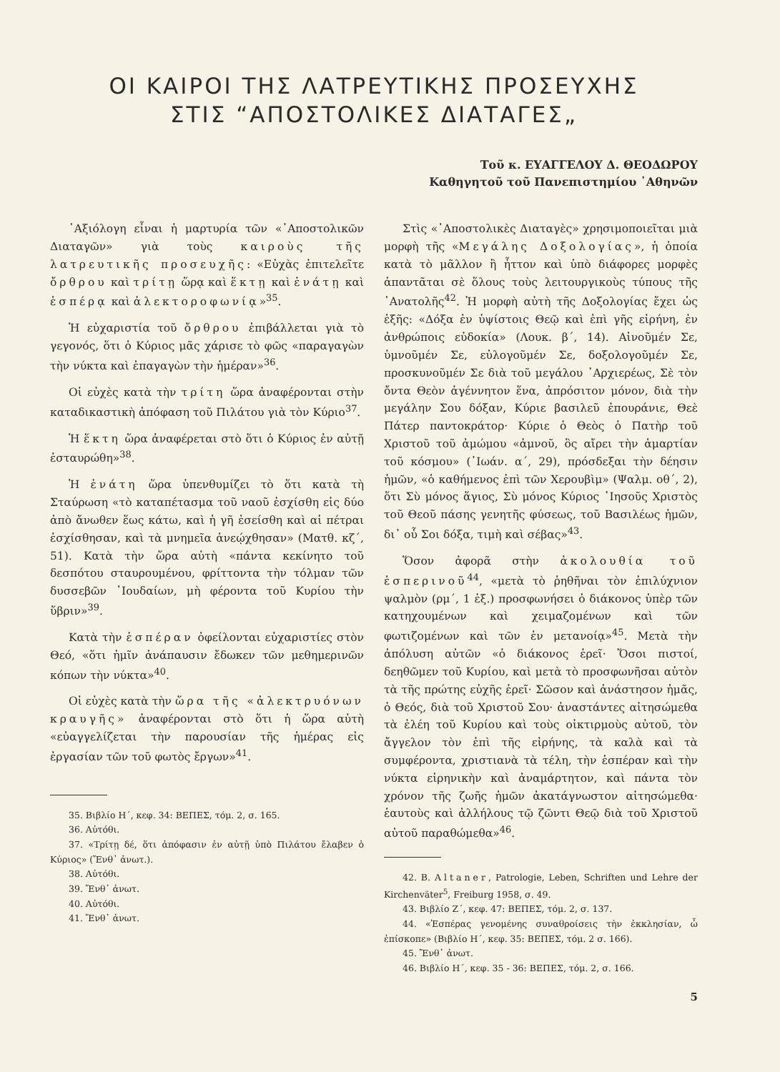ΟΙ ΚΑΙΡΟΙ ΤΗΣ ΛΑΤΡΕΥΤΙΚΗΣ ΠΡΟΣΕΥΧΗΣ
ΣΤΙΣ “ΑΠΟΣΤΟΛΙΚΕΣ ΔΙΑΤΑΓΕΣ„
Τοῦ κ. ΕΥΑΓΓΕΛΟΥ Δ. ΘΕΟΔΩΡΟΥ
Καθηγητοῦ τοῦ Πανεπιστημίου ᾿Αθηνῶν
᾿Αξιόλογη εἶναι ἡ μαρτυρία τῶν «᾿Αποστολικῶν Διαταγῶν» γιὰ τοὺς καιροὺς τῆς λατρευτικῆς προσευχῆς: «Εὐχὰς ἐπιτελεῖτε ὄρθρου καὶ τρίτῃ ὥρᾳ καὶ ἕκτῃ καὶ ἐνάτῃ καὶ ἑσπέρᾳ καὶ ἀλεκτοροφωνίᾳ»<sup>35</sup>.
Ἡ εὐχαριστία τοῦ ὄρθρου ἐπιβάλλεται γιὰ τὸ γεγονός, ὅτι ὁ Κύριος μᾶς χάρισε τὸ φῶς «παραγαγὼν τὴν νύκτα καὶ ἐπαγαγὼν τὴν ἡμέραν»<sup>36</sup>.
Οἱ εὐχὲς κατὰ τὴν τρίτη ὥρα ἀναφέρονται στὴν καταδικαστικὴ ἀπόφαση τοῦ Πιλάτου γιὰ τὸν Κύριο<sup>37</sup>.
Ἡ ἕκτη ὥρα ἀναφέρεται στὸ ὅτι ὁ Κύριος ἐν αὐτῇ ἐσταυρώθη»<sup>38</sup>.
Ἡ ἐνάτη ὥρα ὑπενθυμίζει τὸ ὅτι κατὰ τὴ Σταύρωση «τὸ καταπέτασμα τοῦ ναοῦ ἐσχίσθη εἰς δύο ἀπὸ ἄνωθεν ἕως κάτω, καὶ ἡ γῆ ἐσείσθη καὶ αἱ πέτραι ἐσχίσθησαν, καὶ τὰ μνημεῖα ἀνεῴχθησαν» (Ματθ. κζ΄, 51). Κατὰ τὴν ὥρα αὐτὴ «πάντα κεκίνητο τοῦ δεσπότου σταυρουμένου, φρίττοντα τὴν τόλμαν τῶν δυσσεβῶν ᾿Ιουδαίων, μὴ φέροντα τοῦ Κυρίου τὴν ὕβριν»<sup>39</sup>.
Κατὰ τὴν ἑσπέραν ὀφείλονται εὐχαριστίες στὸν Θεό, «ὅτι ἡμῖν ἀνάπαυσιν ἔδωκεν τῶν μεθημερινῶν κόπων τὴν νύκτα»<sup>40</sup>.
Οἱ εὐχὲς κατὰ τὴν ὥρα τῆς «ἀλεκτρυόνων κραυγῆς» ἀναφέρονται στὸ ὅτι ἡ ὥρα αὐτὴ «εὐαγγελίζεται τὴν παρουσίαν τῆς ἡμέρας εἰς ἐργασίαν τῶν τοῦ φωτὸς ἔργων»<sup>41</sup>.
35. Βιβλίο Η΄, κεφ. 34: ΒΕΠΕΣ, τόμ. 2, σ. 165.
36. Αὐτόθι.
37. «Τρίτῃ δέ, ὅτι ἀπόφασιν ἐν αὐτῇ ὑπὸ Πιλάτου ἔλαβεν ὁ Κύριος» (Ἔνθ᾿ ἀνωτ.).
38. Αὐτόθι.
39. Ἔνθ᾿ ἀνωτ.
40. Αὐτόθι.
41. Ἔνθ᾿ ἀνωτ.
Στὶς «᾿Αποστολικὲς Διαταγὲς» χρησιμοποιεῖται μιὰ μορφὴ τῆς «Μεγάλης Δοξολογίας», ἡ ὁποία κατὰ τὸ μᾶλλον ἢ ἧττον καὶ ὑπὸ διάφορες μορφὲς ἀπαντᾶται σὲ ὅλους τοὺς λειτουργικοὺς τύπους τῆς ᾿Ανατολῆς<sup>42</sup>. Ἡ μορφὴ αὐτὴ τῆς Δοξολογίας ἔχει ὡς ἑξῆς: «Δόξα ἐν ὑψίστοις Θεῷ καὶ ἐπὶ γῆς εἰρήνη, ἐν ἀνθρώποις εὐδοκία» (Λουκ. β΄, 14). Αἰνοῦμέν Σε, ὑμνοῦμέν Σε, εὐλογοῦμέν Σε, δοξολογοῦμέν Σε, προσκυνοῦμέν Σε διὰ τοῦ μεγάλου ᾿Αρχιερέως, Σὲ τὸν ὄντα Θεὸν ἀγέννητον ἕνα, ἀπρόσιτον μόνον, διὰ τὴν μεγάλην Σου δόξαν, Κύριε βασιλεῦ ἐπουράνιε, Θεὲ Πάτερ παντοκράτορ· Κύριε ὁ Θεὸς ὁ Πατὴρ τοῦ Χριστοῦ τοῦ ἀμώμου «ἀμνοῦ, ὃς αἴρει τὴν ἁμαρτίαν τοῦ κόσμου» (᾿Ιωάν. α΄, 29), πρόσδεξαι τὴν δέησιν ἡμῶν, «ὁ καθήμενος ἐπὶ τῶν Χερουβὶμ» (Ψαλμ. οθ΄, 2), ὅτι Σὺ μόνος ἅγιος, Σὺ μόνος Κύριος ᾿Ιησοῦς Χριστὸς τοῦ Θεοῦ πάσης γενητῆς φύσεως, τοῦ Βασιλέως ἡμῶν, δι᾿ οὗ Σοι δόξα, τιμὴ καὶ σέβας»<sup>43</sup>.
Ὅσον ἀφορᾶ στὴν ἀκολουθία τοῦ ἑσπερινοῦ<sup>44</sup>, «μετὰ τὸ ῥηθῆναι τὸν ἐπιλύχνιον ψαλμὸν (ρμ΄, 1 ἑξ.) προσφωνήσει ὁ διάκονος ὑπὲρ τῶν κατηχουμένων καὶ χειμαζομένων καὶ τῶν φωτιζομένων καὶ τῶν ἐν μετανοίᾳ»<sup>45</sup>. Μετὰ τὴν ἀπόλυση αὐτῶν «ὁ διάκονος ἐρεῖ· Ὅσοι πιστοί, δεηθῶμεν τοῦ Κυρίου, καὶ μετὰ τὸ προσφωνῆσαι αὐτὸν τὰ τῆς πρώτης εὐχῆς ἐρεῖ· Σῶσον καὶ ἀνάστησον ἡμᾶς, ὁ Θεός, διὰ τοῦ Χριστοῦ Σου· ἀναστάντες αἰτησώμεθα τὰ ἐλέη τοῦ Κυρίου καὶ τοὺς οἰκτιρμοὺς αὐτοῦ, τὸν ἄγγελον τὸν ἐπὶ τῆς εἰρήνης, τὰ καλὰ καὶ τὰ συμφέροντα, χριστιανὰ τὰ τέλη, τὴν ἑσπέραν καὶ τὴν νύκτα εἰρηνικὴν καὶ ἀναμάρτητον, καὶ πάντα τὸν χρόνον τῆς ζωῆς ἡμῶν ἀκατάγνωστον αἰτησώμεθα· ἑαυτοὺς καὶ ἀλλήλους τῷ ζῶντι Θεῷ διὰ τοῦ Χριστοῦ αὐτοῦ παραθώμεθα»<sup>46</sup>.
42. B. Altaner, Patrologie, Leben, Schriften und Lehre der Kirchenväter<sup>5</sup>, Freiburg 1958, σ. 49.
43. Βιβλίο Ζ΄, κεφ. 47: ΒΕΠΕΣ, τόμ. 2, σ. 137.
44. «Ἑσπέρας γενομένης συναθροίσεις τὴν ἐκκλησίαν, ὦ ἐπίσκοπε» (Βιβλίο Η΄, κεφ. 35: ΒΕΠΕΣ, τόμ. 2 σ. 166).
45. Ἔνθ᾿ ἀνωτ.
46. Βιβλίο Η΄, κεφ. 35 - 36: ΒΕΠΕΣ, τόμ. 2, σ. 166.
5